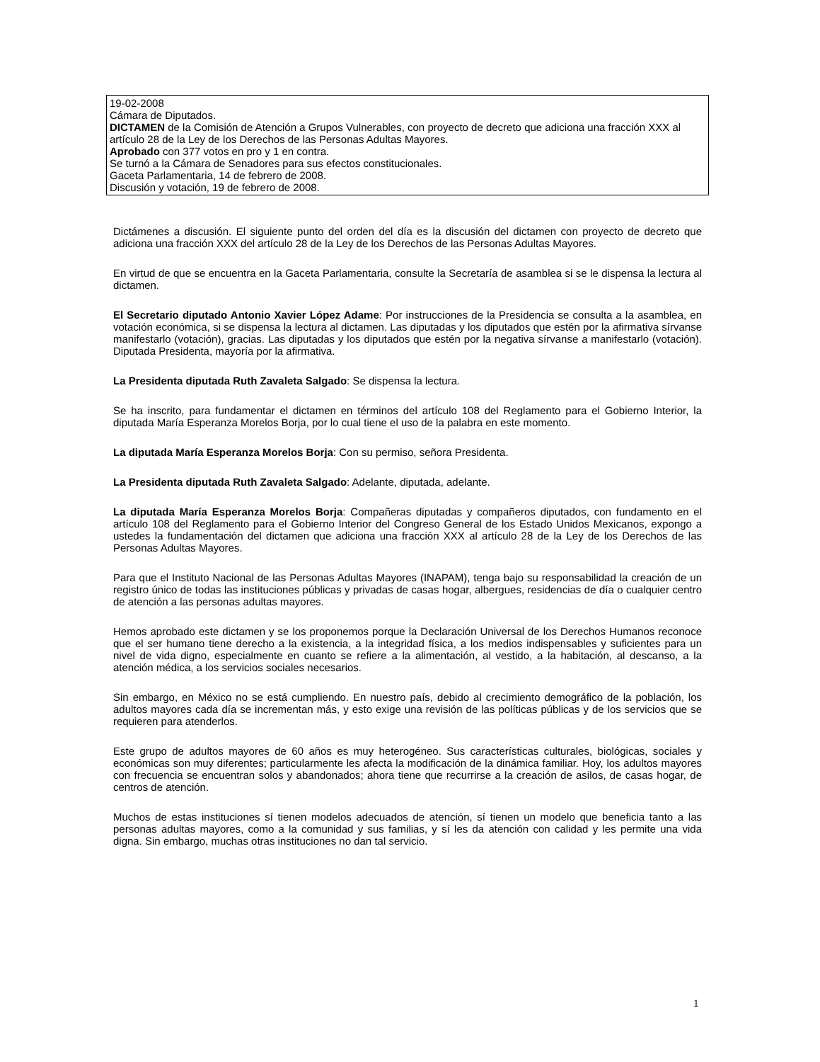19-02-2008
Cámara de Diputados.
DICTAMEN de la Comisión de Atención a Grupos Vulnerables, con proyecto de decreto que adiciona una fracción XXX al artículo 28 de la Ley de los Derechos de las Personas Adultas Mayores.
Aprobado con 377 votos en pro y 1 en contra.
Se turnó a la Cámara de Senadores para sus efectos constitucionales.
Gaceta Parlamentaria, 14 de febrero de 2008.
Discusión y votación, 19 de febrero de 2008.
Dictámenes a discusión. El siguiente punto del orden del día es la discusión del dictamen con proyecto de decreto que adiciona una fracción XXX del artículo 28 de la Ley de los Derechos de las Personas Adultas Mayores.
En virtud de que se encuentra en la Gaceta Parlamentaria, consulte la Secretaría de asamblea si se le dispensa la lectura al dictamen.
El Secretario diputado Antonio Xavier López Adame: Por instrucciones de la Presidencia se consulta a la asamblea, en votación económica, si se dispensa la lectura al dictamen. Las diputadas y los diputados que estén por la afirmativa sírvanse manifestarlo (votación), gracias. Las diputadas y los diputados que estén por la negativa sírvanse a manifestarlo (votación). Diputada Presidenta, mayoría por la afirmativa.
La Presidenta diputada Ruth Zavaleta Salgado: Se dispensa la lectura.
Se ha inscrito, para fundamentar el dictamen en términos del artículo 108 del Reglamento para el Gobierno Interior, la diputada María Esperanza Morelos Borja, por lo cual tiene el uso de la palabra en este momento.
La diputada María Esperanza Morelos Borja: Con su permiso, señora Presidenta.
La Presidenta diputada Ruth Zavaleta Salgado: Adelante, diputada, adelante.
La diputada María Esperanza Morelos Borja: Compañeras diputadas y compañeros diputados, con fundamento en el artículo 108 del Reglamento para el Gobierno Interior del Congreso General de los Estado Unidos Mexicanos, expongo a ustedes la fundamentación del dictamen que adiciona una fracción XXX al artículo 28 de la Ley de los Derechos de las Personas Adultas Mayores.
Para que el Instituto Nacional de las Personas Adultas Mayores (INAPAM), tenga bajo su responsabilidad la creación de un registro único de todas las instituciones públicas y privadas de casas hogar, albergues, residencias de día o cualquier centro de atención a las personas adultas mayores.
Hemos aprobado este dictamen y se los proponemos porque la Declaración Universal de los Derechos Humanos reconoce que el ser humano tiene derecho a la existencia, a la integridad física, a los medios indispensables y suficientes para un nivel de vida digno, especialmente en cuanto se refiere a la alimentación, al vestido, a la habitación, al descanso, a la atención médica, a los servicios sociales necesarios.
Sin embargo, en México no se está cumpliendo. En nuestro país, debido al crecimiento demográfico de la población, los adultos mayores cada día se incrementan más, y esto exige una revisión de las políticas públicas y de los servicios que se requieren para atenderlos.
Este grupo de adultos mayores de 60 años es muy heterogéneo. Sus características culturales, biológicas, sociales y económicas son muy diferentes; particularmente les afecta la modificación de la dinámica familiar. Hoy, los adultos mayores con frecuencia se encuentran solos y abandonados; ahora tiene que recurrirse a la creación de asilos, de casas hogar, de centros de atención.
Muchos de estas instituciones sí tienen modelos adecuados de atención, sí tienen un modelo que beneficia tanto a las personas adultas mayores, como a la comunidad y sus familias, y sí les da atención con calidad y les permite una vida digna. Sin embargo, muchas otras instituciones no dan tal servicio.
1